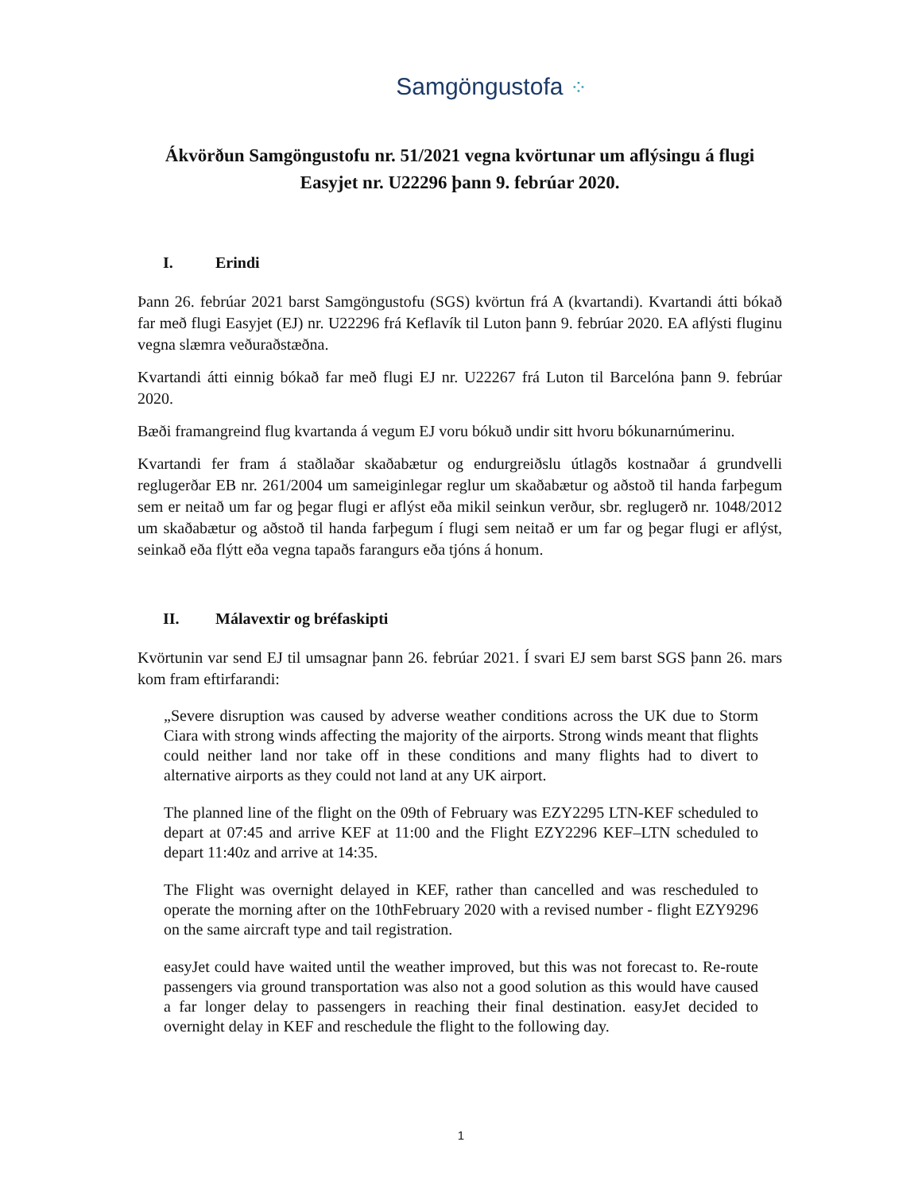Samgöngustofa ⁘
Ákvörðun Samgöngustofu nr. 51/2021 vegna kvörtunar um aflýsingu á flugi Easyjet nr. U22296 þann 9. febrúar 2020.
I. Erindi
Þann 26. febrúar 2021 barst Samgöngustofu (SGS) kvörtun frá A (kvartandi). Kvartandi átti bókað far með flugi Easyjet (EJ) nr. U22296 frá Keflavík til Luton þann 9. febrúar 2020. EA aflýsti fluginu vegna slæmra veðuraðstæðna.
Kvartandi átti einnig bókað far með flugi EJ nr. U22267 frá Luton til Barcelóna þann 9. febrúar 2020.
Bæði framangreind flug kvartanda á vegum EJ voru bókuð undir sitt hvoru bókunarnúmerinu.
Kvartandi fer fram á staðlaðar skaðabætur og endurgreiðslu útlagðs kostnaðar á grundvelli reglugerðar EB nr. 261/2004 um sameiginlegar reglur um skaðabætur og aðstoð til handa farþegum sem er neitað um far og þegar flugi er aflýst eða mikil seinkun verður, sbr. reglugerð nr. 1048/2012 um skaðabætur og aðstoð til handa farþegum í flugi sem neitað er um far og þegar flugi er aflýst, seinkað eða flýtt eða vegna tapaðs farangurs eða tjóns á honum.
II. Málavextir og bréfaskipti
Kvörtunin var send EJ til umsagnar þann 26. febrúar 2021. Í svari EJ sem barst SGS þann 26. mars kom fram eftirfarandi:
„Severe disruption was caused by adverse weather conditions across the UK due to Storm Ciara with strong winds affecting the majority of the airports. Strong winds meant that flights could neither land nor take off in these conditions and many flights had to divert to alternative airports as they could not land at any UK airport.
The planned line of the flight on the 09th of February was EZY2295 LTN-KEF scheduled to depart at 07:45 and arrive KEF at 11:00 and the Flight EZY2296 KEF–LTN scheduled to depart 11:40z and arrive at 14:35.
The Flight was overnight delayed in KEF, rather than cancelled and was rescheduled to operate the morning after on the 10thFebruary 2020 with a revised number - flight EZY9296 on the same aircraft type and tail registration.
easyJet could have waited until the weather improved, but this was not forecast to. Re-route passengers via ground transportation was also not a good solution as this would have caused a far longer delay to passengers in reaching their final destination. easyJet decided to overnight delay in KEF and reschedule the flight to the following day.
1